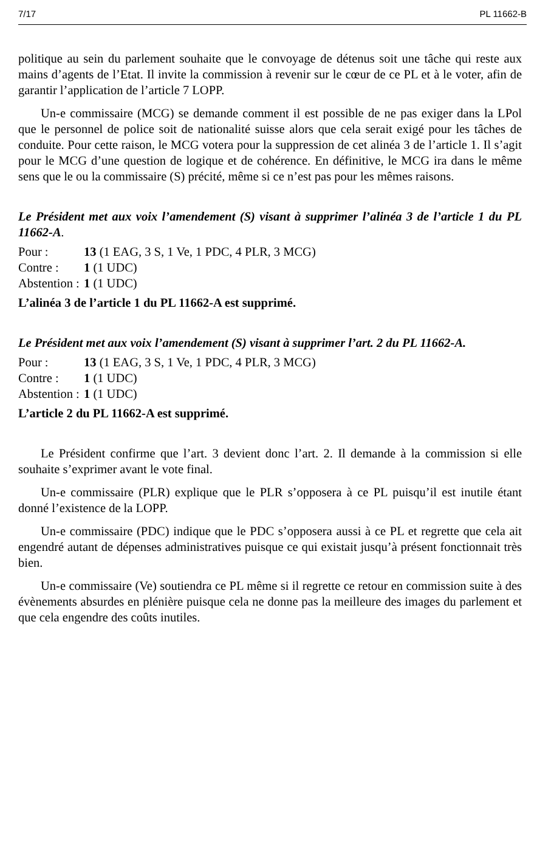7/17 PL 11662-B
politique au sein du parlement souhaite que le convoyage de détenus soit une tâche qui reste aux mains d’agents de l’Etat. Il invite la commission à revenir sur le cœur de ce PL et à le voter, afin de garantir l’application de l’article 7 LOPP.
Un-e commissaire (MCG) se demande comment il est possible de ne pas exiger dans la LPol que le personnel de police soit de nationalité suisse alors que cela serait exigé pour les tâches de conduite. Pour cette raison, le MCG votera pour la suppression de cet alinéa 3 de l’article 1. Il s’agit pour le MCG d’une question de logique et de cohérence. En définitive, le MCG ira dans le même sens que le ou la commissaire (S) précité, même si ce n’est pas pour les mêmes raisons.
Le Président met aux voix l’amendement (S) visant à supprimer l’alinéa 3 de l’article 1 du PL 11662-A.
Pour : 13 (1 EAG, 3 S, 1 Ve, 1 PDC, 4 PLR, 3 MCG)
Contre : 1 (1 UDC)
Abstention : 1 (1 UDC)
L’alinéa 3 de l’article 1 du PL 11662-A est supprimé.
Le Président met aux voix l’amendement (S) visant à supprimer l’art. 2 du PL 11662-A.
Pour : 13 (1 EAG, 3 S, 1 Ve, 1 PDC, 4 PLR, 3 MCG)
Contre : 1 (1 UDC)
Abstention : 1 (1 UDC)
L’article 2 du PL 11662-A est supprimé.
Le Président confirme que l’art. 3 devient donc l’art. 2. Il demande à la commission si elle souhaite s’exprimer avant le vote final.
Un-e commissaire (PLR) explique que le PLR s’opposera à ce PL puisqu’il est inutile étant donné l’existence de la LOPP.
Un-e commissaire (PDC) indique que le PDC s’opposera aussi à ce PL et regrette que cela ait engendré autant de dépenses administratives puisque ce qui existait jusqu’à présent fonctionnait très bien.
Un-e commissaire (Ve) soutiendra ce PL même si il regrette ce retour en commission suite à des évènements absurdes en plénière puisque cela ne donne pas la meilleure des images du parlement et que cela engendre des coûts inutiles.